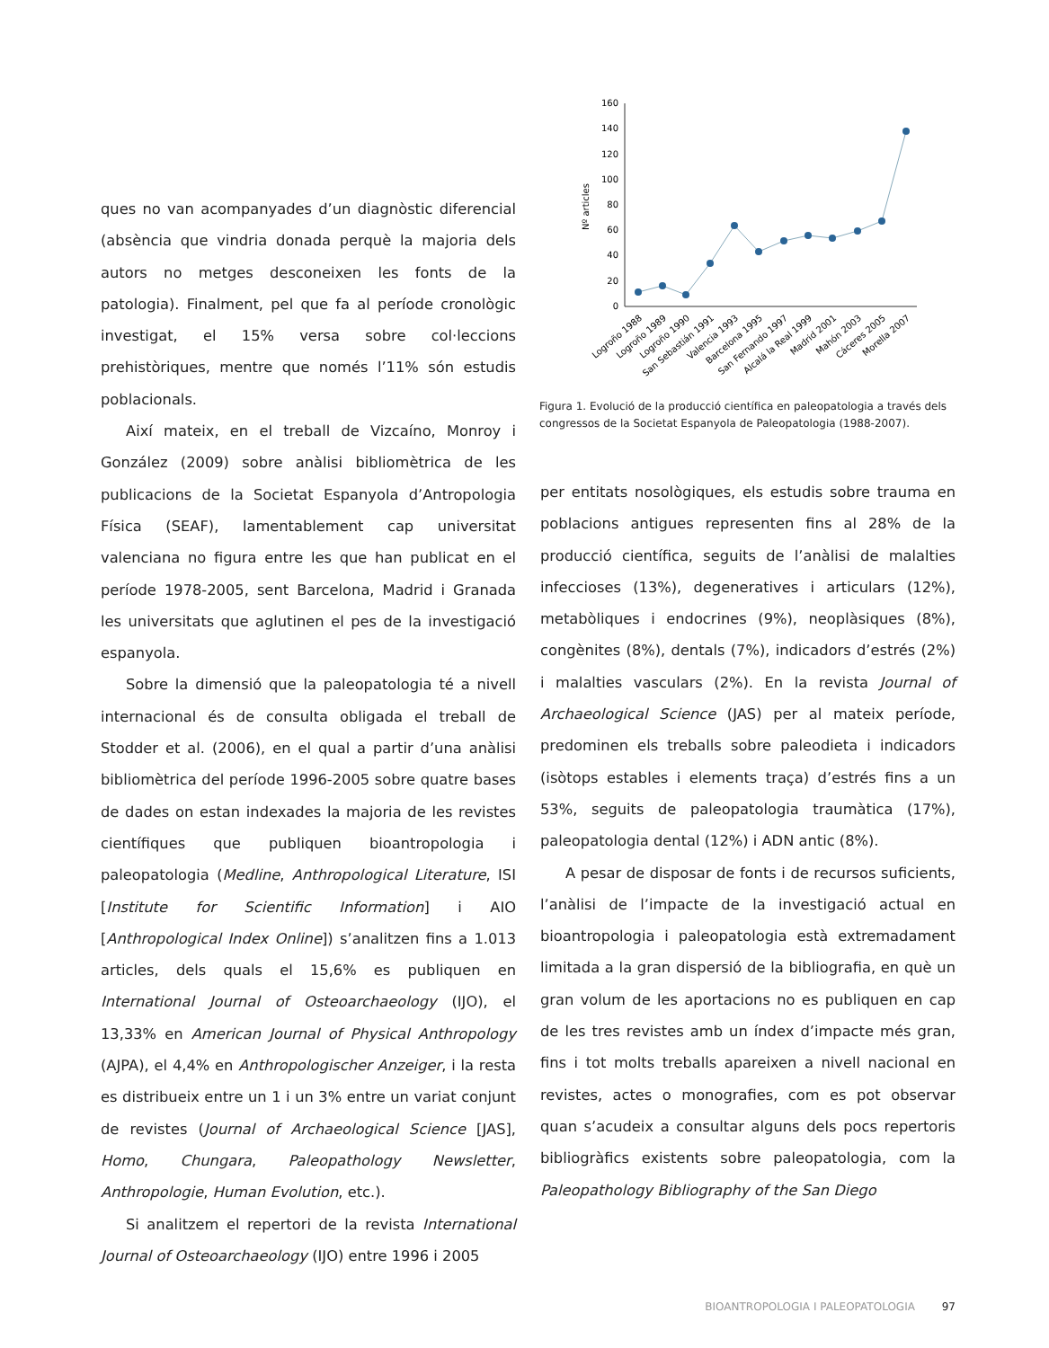ques no van acompanyades d’un diagnòstic diferencial (absència que vindria donada perquè la majoria dels autors no metges desconeixen les fonts de la patologia). Finalment, pel que fa al període cronològic investigat, el 15% versa sobre col·leccions prehistòriques, mentre que només l’11% són estudis poblacionals.
Així mateix, en el treball de Vizcaíno, Monroy i González (2009) sobre anàlisi bibliomètrica de les publicacions de la Societat Espanyola d’Antropologia Física (SEAF), lamentablement cap universitat valenciana no figura entre les que han publicat en el període 1978-2005, sent Barcelona, Madrid i Granada les universitats que aglutinen el pes de la investigació espanyola.
Sobre la dimensió que la paleopatologia té a nivell internacional és de consulta obligada el treball de Stodder et al. (2006), en el qual a partir d’una anàlisi bibliomètrica del període 1996-2005 sobre quatre bases de dades on estan indexades la majoria de les revistes científiques que publiquen bioantropologia i paleopatologia (Medline, Anthropological Literature, ISI [Institute for Scientific Information] i AIO [Anthropological Index Online]) s’analitzen fins a 1.013 articles, dels quals el 15,6% es publiquen en International Journal of Osteoarchaeology (IJO), el 13,33% en American Journal of Physical Anthropology (AJPA), el 4,4% en Anthropologischer Anzeiger, i la resta es distribueix entre un 1 i un 3% entre un variat conjunt de revistes (Journal of Archaeological Science [JAS], Homo, Chungara, Paleopathology Newsletter, Anthropologie, Human Evolution, etc.).
Si analitzem el repertori de la revista International Journal of Osteoarchaeology (IJO) entre 1996 i 2005
0
20
40
60
80
100
120
140
160
Nº articles
Logroño 1988
Logroño 1989
Logroño 1990
San Sebastián 1991
Valencia 1993
Barcelona 1995
San Fernando 1997
Alcalá la Real 1999
Madrid 2001
Mahón 2003
Cáceres 2005
Morella 2007
Figura 1. Evolució de la producció científica en paleopatologia a través dels congressos de la Societat Espanyola de Paleopatologia (1988-2007).
per entitats nosològiques, els estudis sobre trauma en poblacions antigues representen fins al 28% de la producció científica, seguits de l’anàlisi de malalties infeccioses (13%), degeneratives i articulars (12%), metabòliques i endocrines (9%), neoplàsiques (8%), congènites (8%), dentals (7%), indicadors d’estrés (2%) i malalties vasculars (2%). En la revista Journal of Archaeological Science (JAS) per al mateix període, predominen els treballs sobre paleodieta i indicadors (isòtops estables i elements traça) d’estrés fins a un 53%, seguits de paleopatologia traumàtica (17%), paleopatologia dental (12%) i ADN antic (8%).
A pesar de disposar de fonts i de recursos suficients, l’anàlisi de l’impacte de la investigació actual en bioantropologia i paleopatologia està extremadament limitada a la gran dispersió de la bibliografia, en què un gran volum de les aportacions no es publiquen en cap de les tres revistes amb un índex d’impacte més gran, fins i tot molts treballs apareixen a nivell nacional en revistes, actes o monografies, com es pot observar quan s’acudeix a consultar alguns dels pocs repertoris bibliogràfics existents sobre paleopatologia, com la Paleopathology Bibliography of the San Diego
BIOANTROPOLOGIA I PALEOPATOLOGIA 97